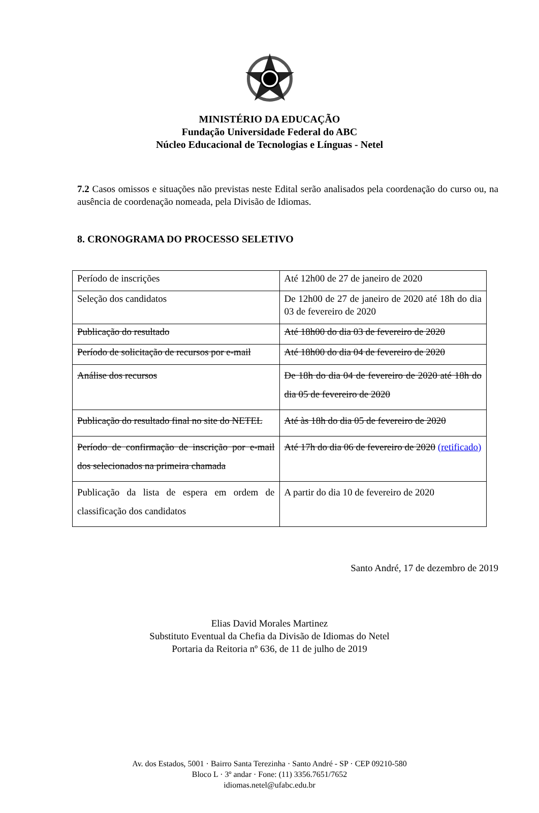MINISTÉRIO DA EDUCAÇÃO
Fundação Universidade Federal do ABC
Núcleo Educacional de Tecnologias e Línguas - Netel
7.2 Casos omissos e situações não previstas neste Edital serão analisados pela coordenação do curso ou, na ausência de coordenação nomeada, pela Divisão de Idiomas.
8. CRONOGRAMA DO PROCESSO SELETIVO
| Período de inscrições | Até 12h00 de 27 de janeiro de 2020 |
| Seleção dos candidatos | De 12h00 de 27 de janeiro de 2020 até 18h do dia 03 de fevereiro de 2020 |
| Publicação do resultado | Até 18h00 do dia 03 de fevereiro de 2020 |
| Período de solicitação de recursos por e-mail | Até 18h00 do dia 04 de fevereiro de 2020 |
| Análise dos recursos | De 18h do dia 04 de fevereiro de 2020 até 18h do dia 05 de fevereiro de 2020 |
| Publicação do resultado final no site do NETEL | Até às 18h do dia 05 de fevereiro de 2020 |
| Período de confirmação de inscrição por e-mail dos selecionados na primeira chamada | Até 17h do dia 06 de fevereiro de 2020 (retificado) |
| Publicação da lista de espera em ordem de classificação dos candidatos | A partir do dia 10 de fevereiro de 2020 |
Santo André, 17 de dezembro de 2019
Elias David Morales Martinez
Substituto Eventual da Chefia da Divisão de Idiomas do Netel
Portaria da Reitoria nº 636, de 11 de julho de 2019
Av. dos Estados, 5001 · Bairro Santa Terezinha · Santo André - SP · CEP 09210-580
Bloco L · 3º andar · Fone: (11) 3356.7651/7652
idiomas.netel@ufabc.edu.br